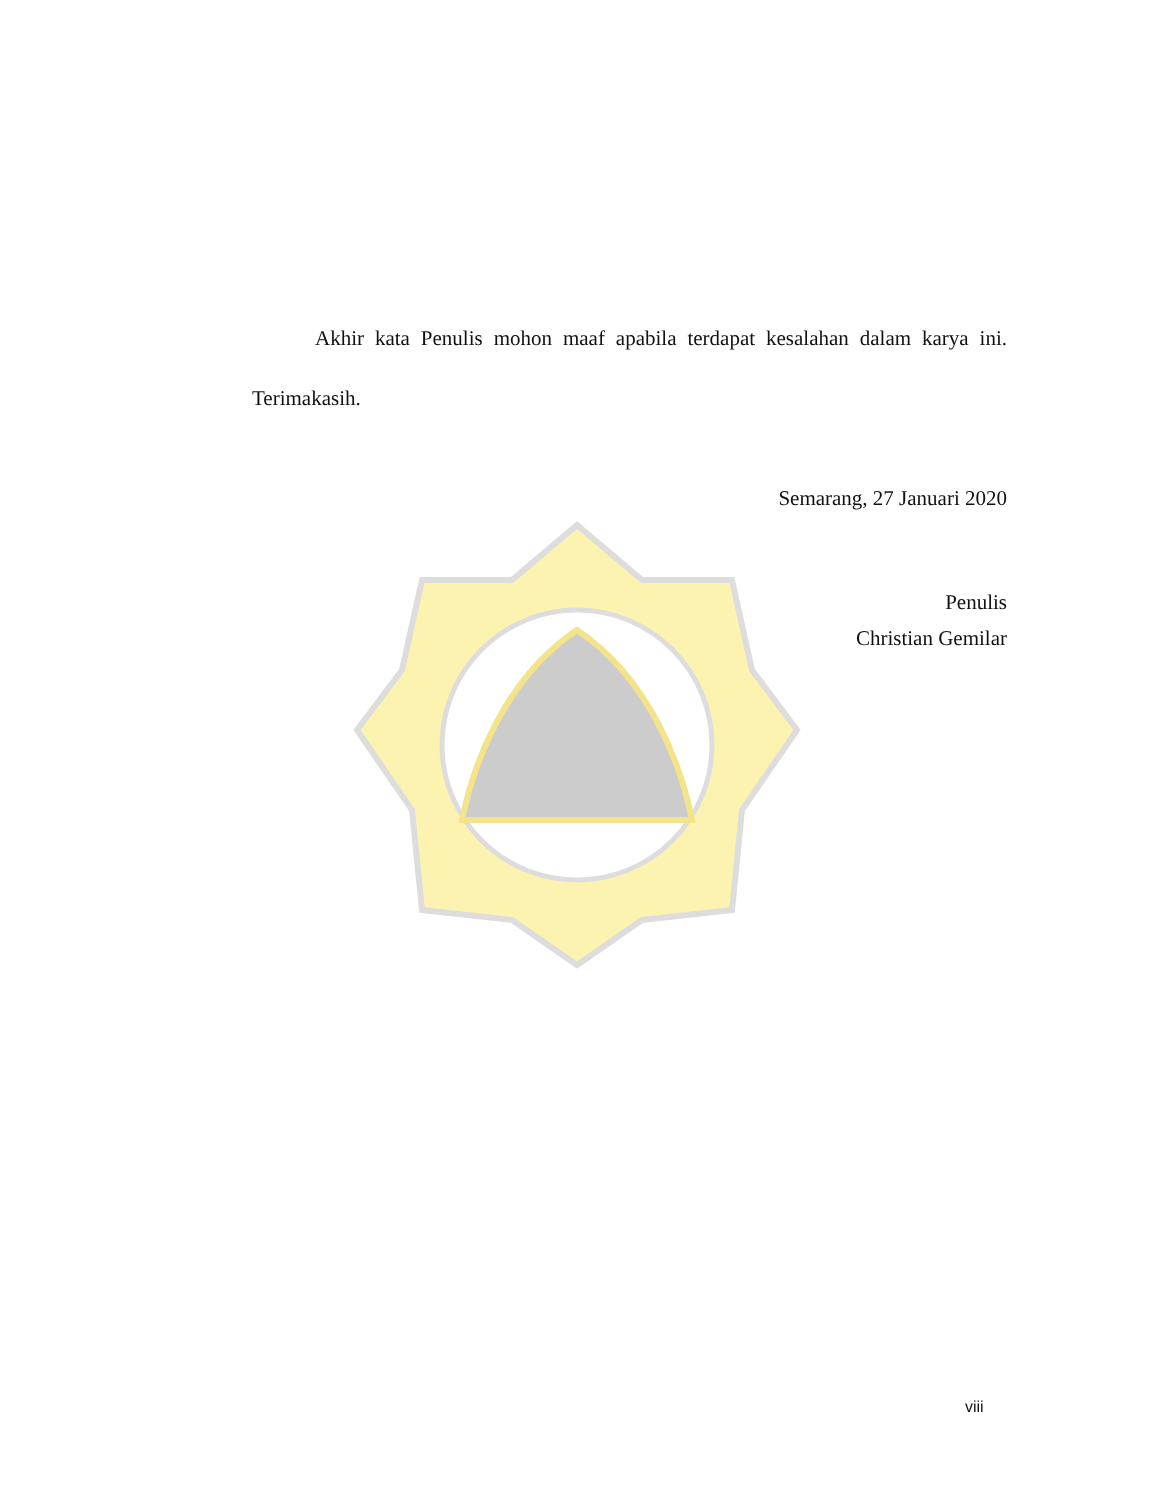Akhir kata Penulis mohon maaf apabila terdapat kesalahan dalam karya ini.
Terimakasih.
Semarang, 27 Januari 2020
Penulis
Christian Gemilar
viii